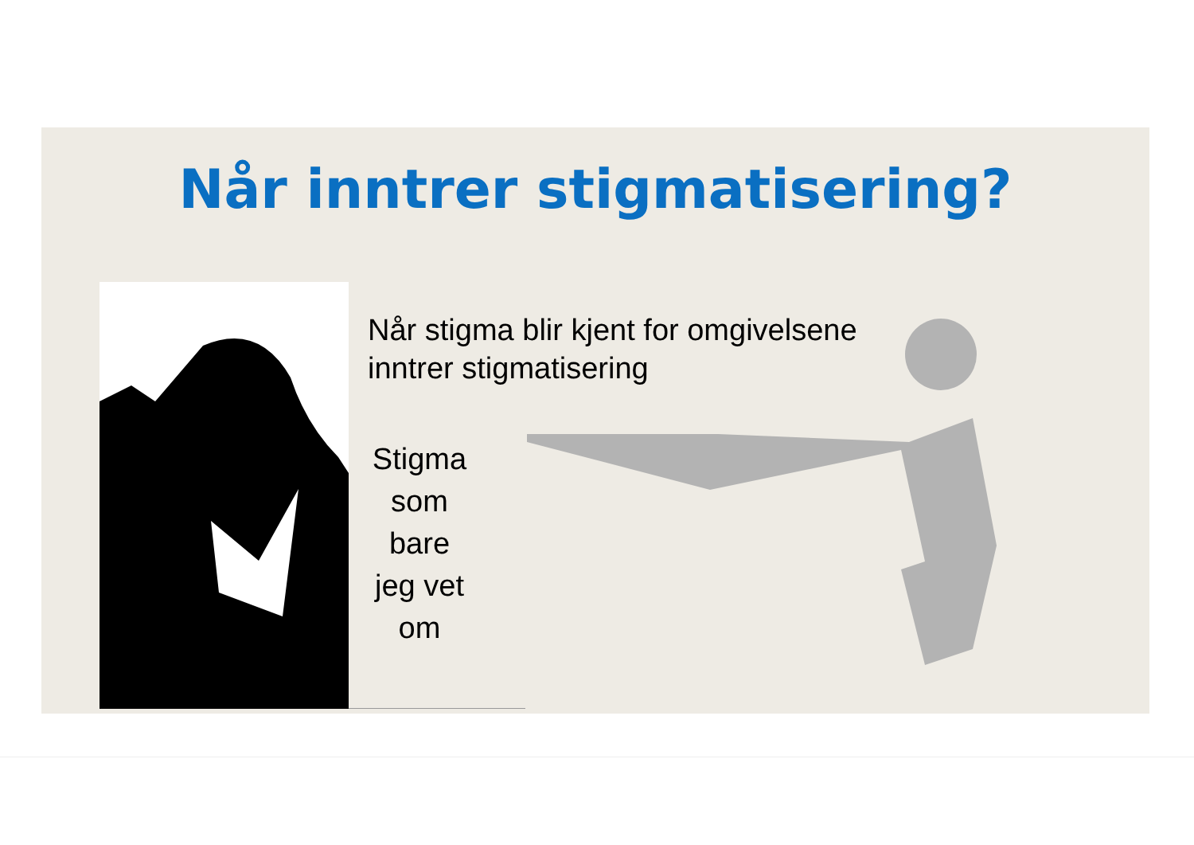Når inntrer stigmatisering?
Når stigma blir kjent for omgivelsene
inntrer stigmatisering
Stigma
som bare
jeg vet om